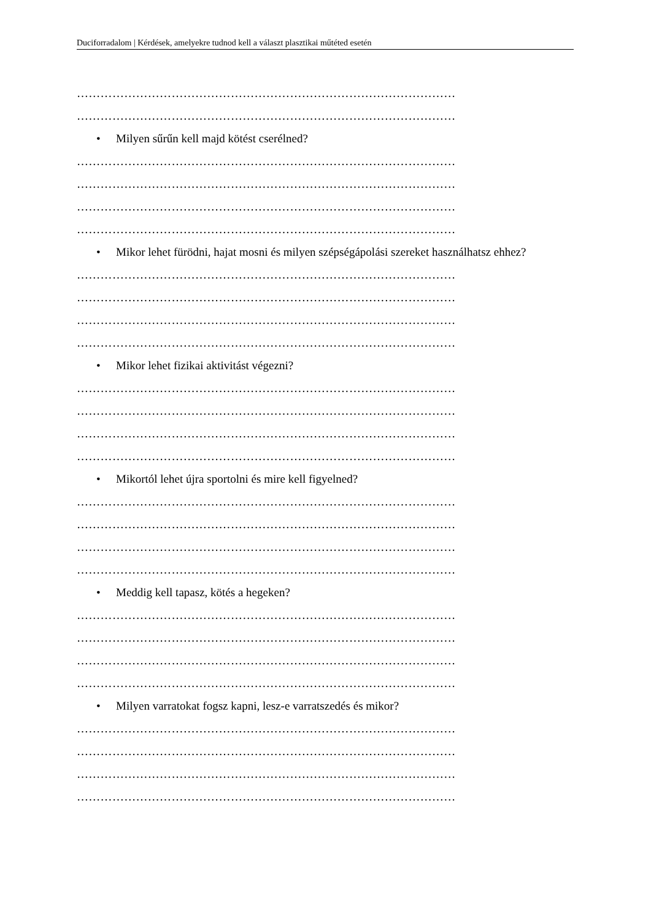Duciforradalom | Kérdések, amelyekre tudnod kell a választ plasztikai műtéted esetén
……………………………………………………………………………………
……………………………………………………………………………………
• Milyen sűrűn kell majd kötést cserélned?
……………………………………………………………………………………
……………………………………………………………………………………
……………………………………………………………………………………
……………………………………………………………………………………
• Mikor lehet fürödni, hajat mosni és milyen szépségápolási szereket használhatsz ehhez?
……………………………………………………………………………………
……………………………………………………………………………………
……………………………………………………………………………………
……………………………………………………………………………………
• Mikor lehet fizikai aktivitást végezni?
……………………………………………………………………………………
……………………………………………………………………………………
……………………………………………………………………………………
……………………………………………………………………………………
• Mikortól lehet újra sportolni és mire kell figyelned?
……………………………………………………………………………………
……………………………………………………………………………………
……………………………………………………………………………………
……………………………………………………………………………………
• Meddig kell tapasz, kötés a hegeken?
……………………………………………………………………………………
……………………………………………………………………………………
……………………………………………………………………………………
……………………………………………………………………………………
• Milyen varratokat fogsz kapni, lesz-e varratszedés és mikor?
……………………………………………………………………………………
……………………………………………………………………………………
……………………………………………………………………………………
……………………………………………………………………………………